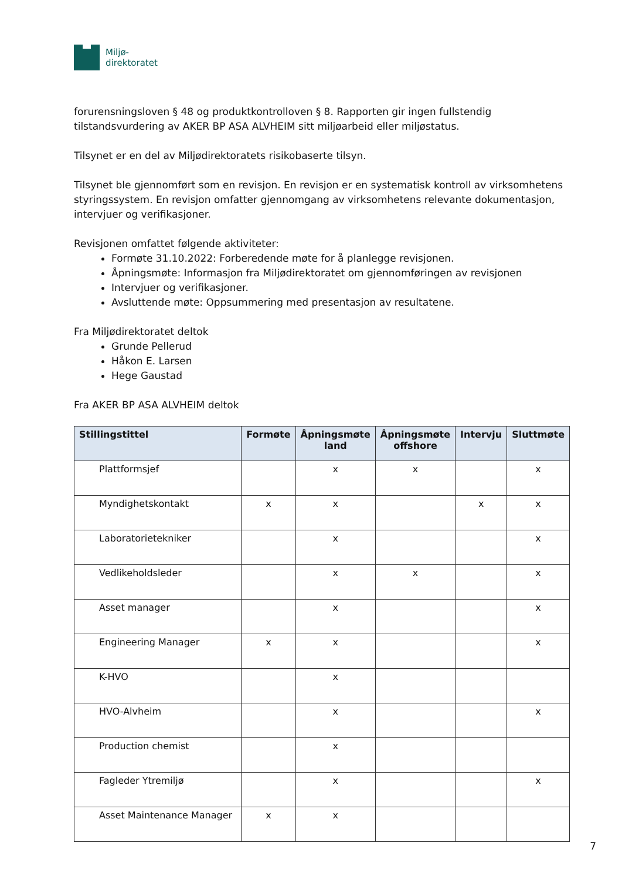Miljø-
direktoratet
forurensningsloven § 48 og produktkontrolloven § 8. Rapporten gir ingen fullstendig tilstandsvurdering av AKER BP ASA ALVHEIM sitt miljøarbeid eller miljøstatus.
Tilsynet er en del av Miljødirektoratets risikobaserte tilsyn.
Tilsynet ble gjennomført som en revisjon. En revisjon er en systematisk kontroll av virksomhetens styringssystem. En revisjon omfatter gjennomgang av virksomhetens relevante dokumentasjon, intervjuer og verifikasjoner.
Revisjonen omfattet følgende aktiviteter:
Formøte 31.10.2022: Forberedende møte for å planlegge revisjonen.
Åpningsmøte: Informasjon fra Miljødirektoratet om gjennomføringen av revisjonen
Intervjuer og verifikasjoner.
Avsluttende møte: Oppsummering med presentasjon av resultatene.
Fra Miljødirektoratet deltok
Grunde Pellerud
Håkon E. Larsen
Hege Gaustad
Fra AKER BP ASA ALVHEIM deltok
| Stillingstittel | Formøte | Åpningsmøte land | Åpningsmøte offshore | Intervju | Sluttmøte |
| --- | --- | --- | --- | --- | --- |
| Plattformsjef | | x | x | | x |
| Myndighetskontakt | x | x | | x | x |
| Laboratorietekniker | | x | | | x |
| Vedlikeholdsleder | | x | x | | x |
| Asset manager | | x | | | x |
| Engineering Manager | x | x | | | x |
| K-HVO | | x | | | |
| HVO-Alvheim | | x | | | x |
| Production chemist | | x | | | |
| Fagleder Ytremiljø | | x | | | x |
| Asset Maintenance Manager | x | x | | | |
7